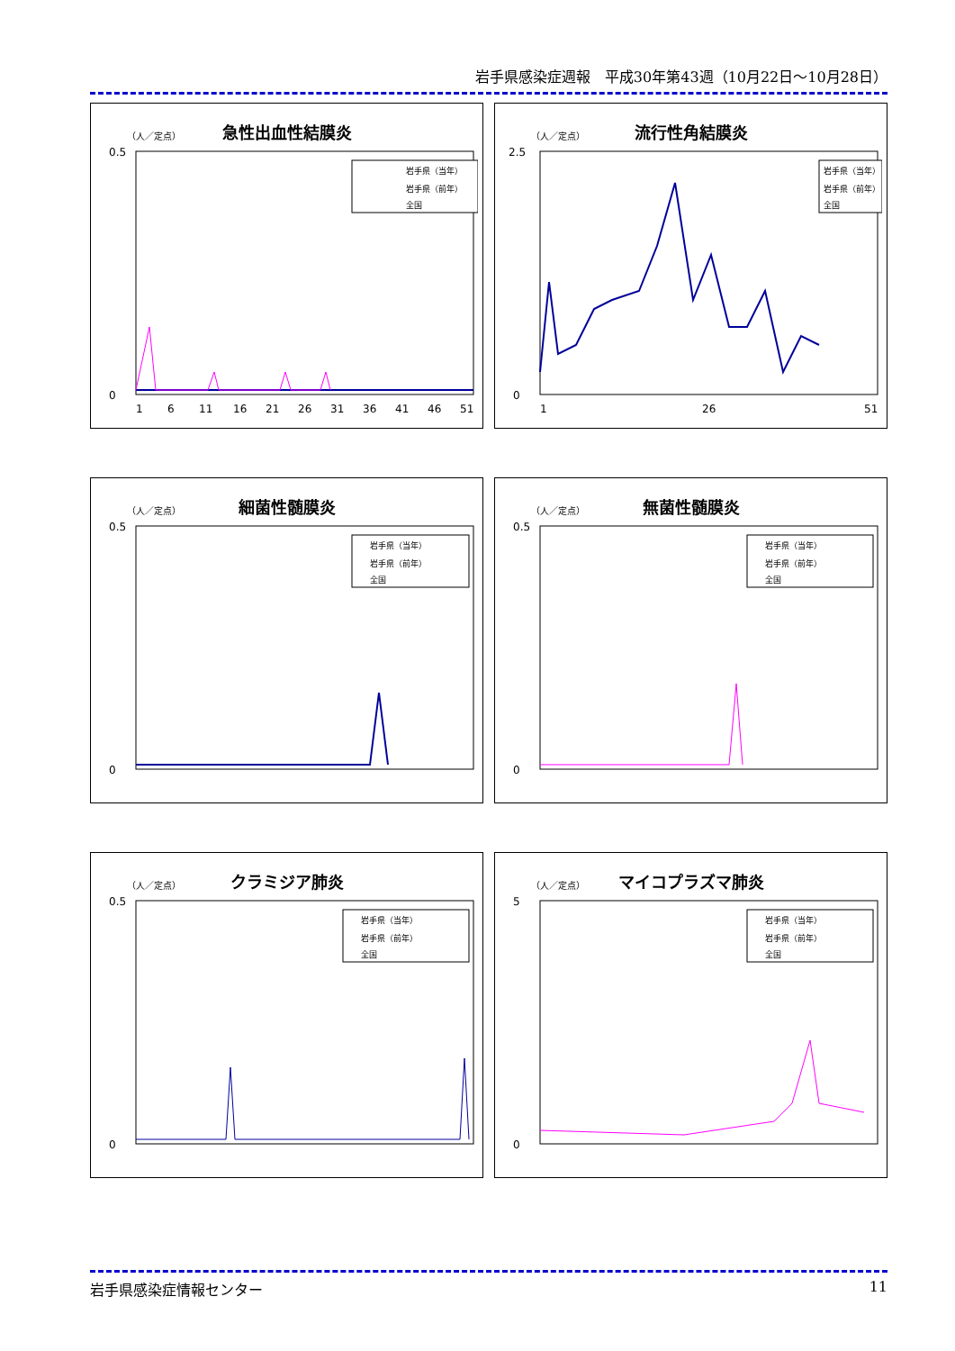岩手県感染症週報　平成30年第43週（10月22日～10月28日）
急性出血性結膜炎
（人／定点）
0.5
0
1
6
11
16
21
26
31
36
41
46
51
岩手県（当年）
岩手県（前年）
全国
流行性角結膜炎
（人／定点）
2.5
0
1
26
51
岩手県（当年）
岩手県（前年）
全国
細菌性髄膜炎
（人／定点）
0.5
0
岩手県（当年）
岩手県（前年）
全国
無菌性髄膜炎
（人／定点）
0.5
0
岩手県（当年）
岩手県（前年）
全国
クラミジア肺炎
（人／定点）
0.5
0
岩手県（当年）
岩手県（前年）
全国
マイコプラズマ肺炎
（人／定点）
5
0
岩手県（当年）
岩手県（前年）
全国
岩手県感染症情報センター 11